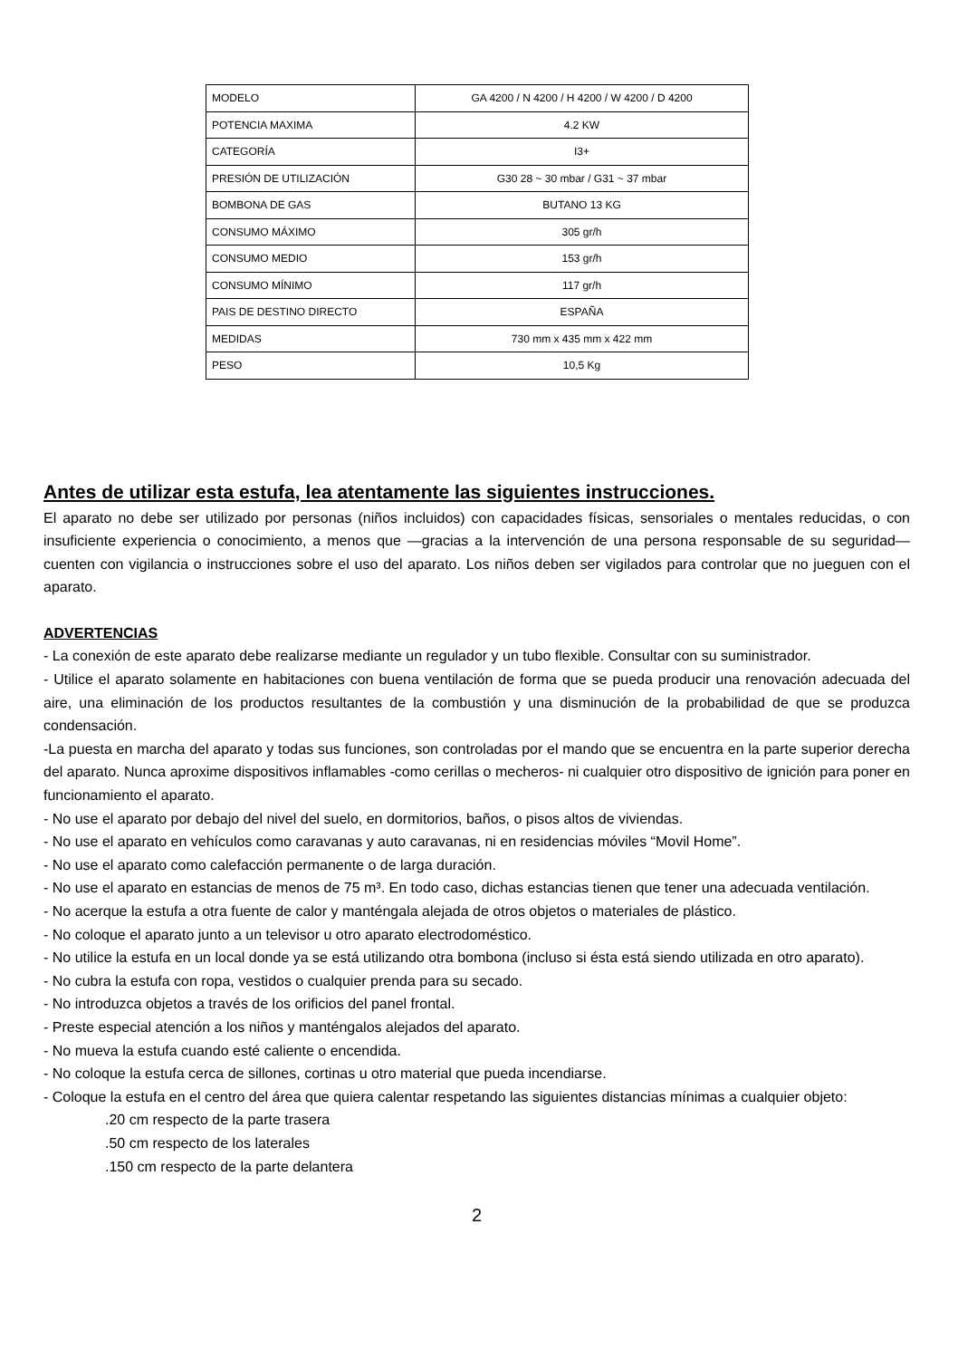| MODELO | GA 4200 / N 4200 / H 4200 / W 4200 / D 4200 |
| POTENCIA MAXIMA | 4.2 KW |
| CATEGORÍA | I3+ |
| PRESIÓN DE UTILIZACIÓN | G30 28 ~ 30 mbar / G31 ~ 37 mbar |
| BOMBONA DE GAS | BUTANO 13 KG |
| CONSUMO MÁXIMO | 305 gr/h |
| CONSUMO MEDIO | 153 gr/h |
| CONSUMO MÍNIMO | 117 gr/h |
| PAIS DE DESTINO DIRECTO | ESPAÑA |
| MEDIDAS | 730 mm x 435 mm x 422 mm |
| PESO | 10,5 Kg |
Antes de utilizar esta estufa, lea atentamente las siguientes instrucciones.
El aparato no debe ser utilizado por personas (niños incluidos) con capacidades físicas, sensoriales o mentales reducidas, o con insuficiente experiencia o conocimiento, a menos que —gracias a la intervención de una persona responsable de su seguridad— cuenten con vigilancia o instrucciones sobre el uso del aparato. Los niños deben ser vigilados para controlar que no jueguen con el aparato.
ADVERTENCIAS
- La conexión de este aparato debe realizarse mediante un regulador y un tubo flexible. Consultar con su suministrador.
- Utilice el aparato solamente en habitaciones con buena ventilación de forma que se pueda producir una renovación adecuada del aire, una eliminación de los productos resultantes de la combustión y una disminución de la probabilidad de que se produzca condensación.
-La puesta en marcha del aparato y todas sus funciones, son controladas por el mando que se encuentra en la parte superior derecha del aparato. Nunca aproxime dispositivos inflamables -como cerillas o mecheros- ni cualquier otro dispositivo de ignición para poner en funcionamiento el aparato.
- No use el aparato por debajo del nivel del suelo, en dormitorios, baños, o pisos altos de viviendas.
- No use el aparato en vehículos como caravanas y auto caravanas, ni en residencias móviles “Movil Home”.
- No use el aparato como calefacción permanente o de larga duración.
- No use el aparato en estancias de menos de 75 m³. En todo caso, dichas estancias tienen que tener una adecuada ventilación.
- No acerque la estufa a otra fuente de calor y manténgala alejada de otros objetos o materiales de plástico.
- No coloque el aparato junto a un televisor u otro aparato electrodoméstico.
- No utilice la estufa en un local donde ya se está utilizando otra bombona (incluso si ésta está siendo utilizada en otro aparato).
- No cubra la estufa con ropa, vestidos o cualquier prenda para su secado.
- No introduzca objetos a través de los orificios del panel frontal.
- Preste especial atención a los niños y manténgalos alejados del aparato.
- No mueva la estufa cuando esté caliente o encendida.
- No coloque la estufa cerca de sillones, cortinas u otro material que pueda incendiarse.
- Coloque la estufa en el centro del área que quiera calentar respetando las siguientes distancias mínimas a cualquier objeto:
.20 cm respecto de la parte trasera
.50 cm respecto de los laterales
.150 cm respecto de la parte delantera
2